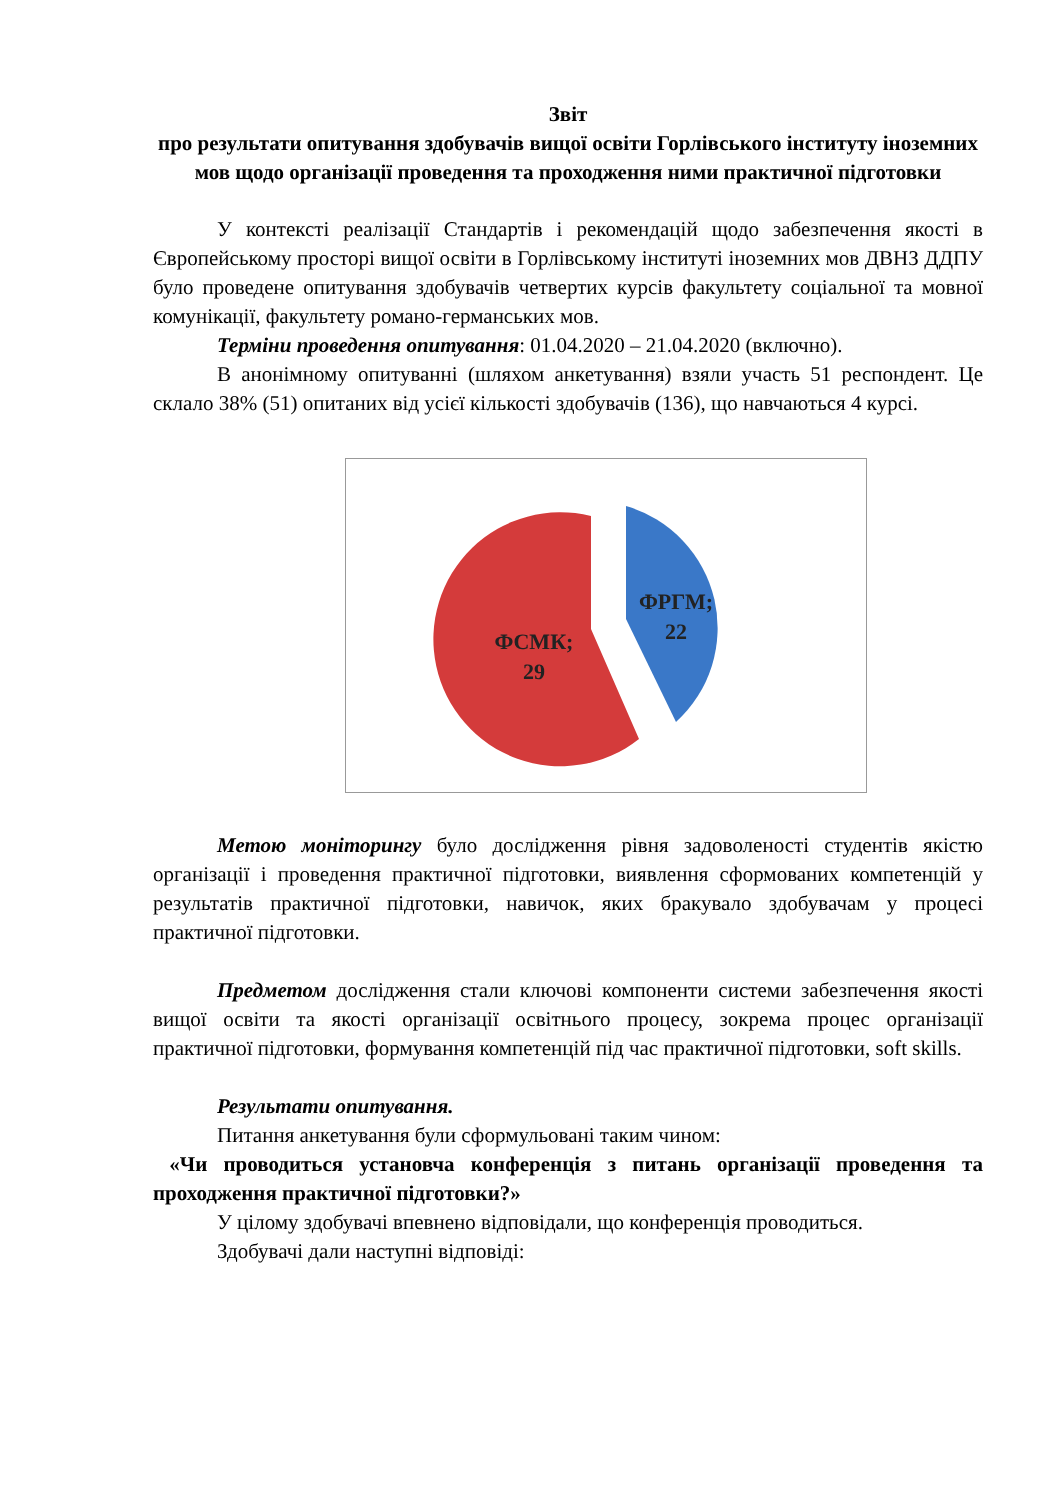Звіт
про результати опитування здобувачів вищої освіти Горлівського інституту іноземних мов щодо організації проведення та проходження ними практичної підготовки
У контексті реалізації Стандартів і рекомендацій щодо забезпечення якості в Європейському просторі вищої освіти в Горлівському інституті іноземних мов ДВНЗ ДДПУ було проведене опитування здобувачів четвертих курсів факультету соціальної та мовної комунікації, факультету романо-германських мов.
Терміни проведення опитування: 01.04.2020 – 21.04.2020 (включно).
В анонімному опитуванні (шляхом анкетування) взяли участь 51 респондент. Це склало 38% (51) опитаних від усієї кількості здобувачів (136), що навчаються 4 курсі.
ФРГМ;
22
ФСМК;
29
Метою моніторингу було дослідження рівня задоволеності студентів якістю організації і проведення практичної підготовки, виявлення сформованих компетенцій у результатів практичної підготовки, навичок, яких бракувало здобувачам у процесі практичної підготовки.
Предметом дослідження стали ключові компоненти системи забезпечення якості вищої освіти та якості організації освітнього процесу, зокрема процес організації практичної підготовки, формування компетенцій під час практичної підготовки, soft skills.
Результати опитування.
Питання анкетування були сформульовані таким чином:
«Чи проводиться установча конференція з питань організації проведення та проходження практичної підготовки?»
У цілому здобувачі впевнено відповідали, що конференція проводиться.
Здобувачі дали наступні відповіді: